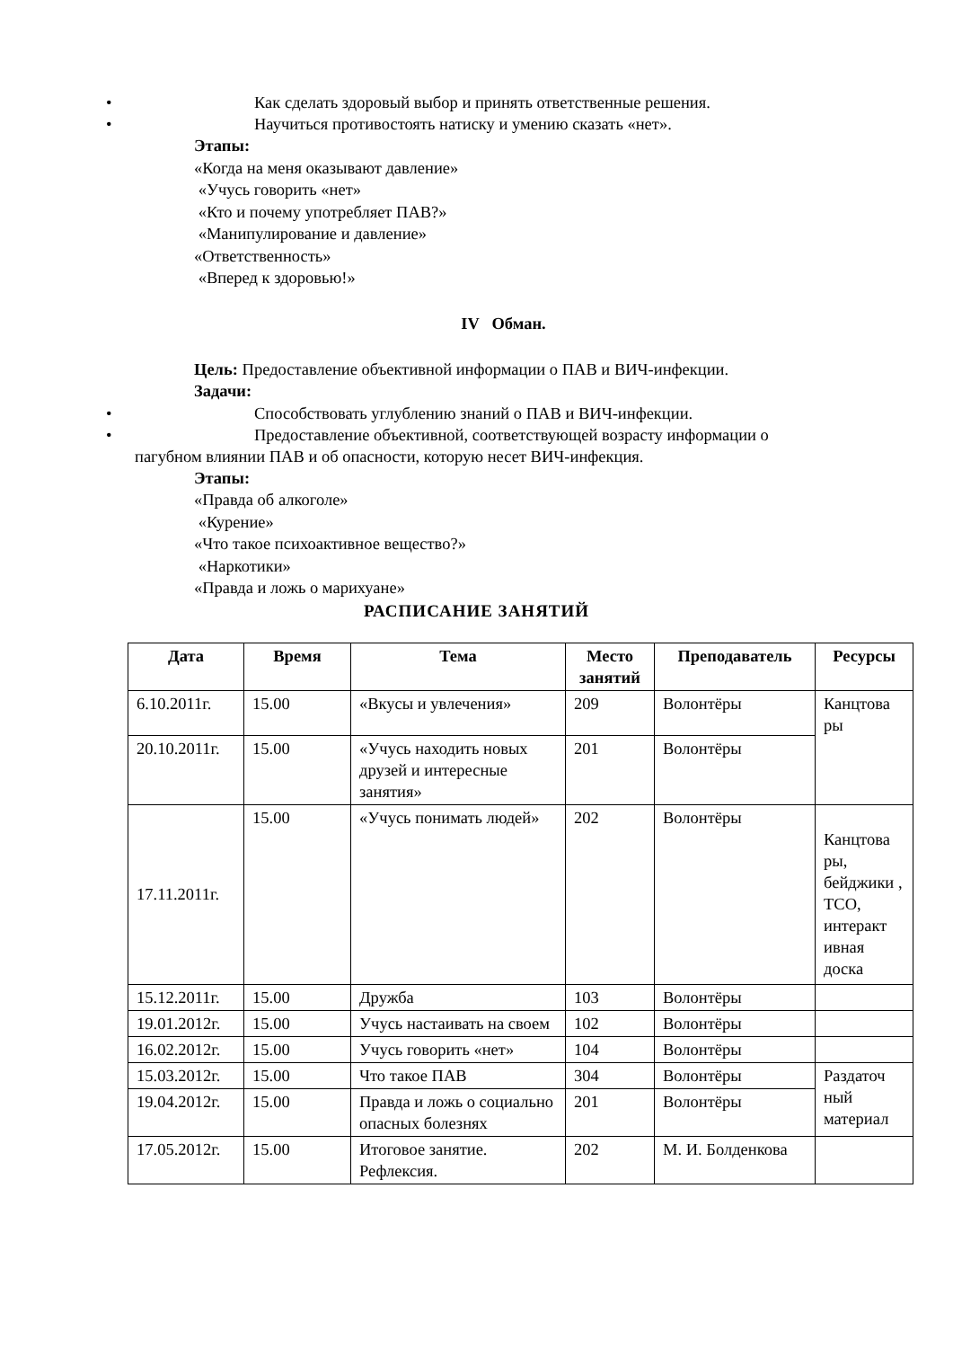• Как сделать здоровый выбор и принять ответственные решения.
• Научиться противостоять натиску и умению сказать «нет».
Этапы:
«Когда на меня оказывают давление»
«Учусь говорить «нет»
«Кто и почему употребляет ПАВ?»
«Манипулирование и давление»
«Ответственность»
«Вперед к здоровью!»
IV Обман.
Цель: Предоставление объективной информации о ПАВ и ВИЧ-инфекции.
Задачи:
• Способствовать углублению знаний о ПАВ и ВИЧ-инфекции.
• Предоставление объективной, соответствующей возрасту информации о
пагубном влиянии ПАВ и об опасности, которую несет ВИЧ-инфекция.
Этапы:
«Правда об алкоголе»
«Курение»
«Что такое психоактивное вещество?»
«Наркотики»
«Правда и ложь о марихуане»
РАСПИСАНИЕ ЗАНЯТИЙ
| Дата | Время | Тема | Место занятий | Преподаватель | Ресурсы |
| --- | --- | --- | --- | --- | --- |
| 6.10.2011г. | 15.00 | «Вкусы и увлечения» | 209 | Волонтёры | Канцтова ры |
| 20.10.2011г. | 15.00 | «Учусь находить новых друзей и интересные занятия» | 201 | Волонтёры | |
| 17.11.2011г. | 15.00 | «Учусь понимать людей» | 202 | Волонтёры | Канцтова ры, бейджики , ТСО, интеракт ивная доска |
| 15.12.2011г. | 15.00 | Дружба | 103 | Волонтёры | |
| 19.01.2012г. | 15.00 | Учусь настаивать на своем | 102 | Волонтёры | |
| 16.02.2012г. | 15.00 | Учусь говорить «нет» | 104 | Волонтёры | |
| 15.03.2012г. | 15.00 | Что такое ПАВ | 304 | Волонтёры | Раздаточ ный материал |
| 19.04.2012г. | 15.00 | Правда и ложь о социально опасных болезнях | 201 | Волонтёры | |
| 17.05.2012г. | 15.00 | Итоговое занятие. Рефлексия. | 202 | М. И. Болденкова | |